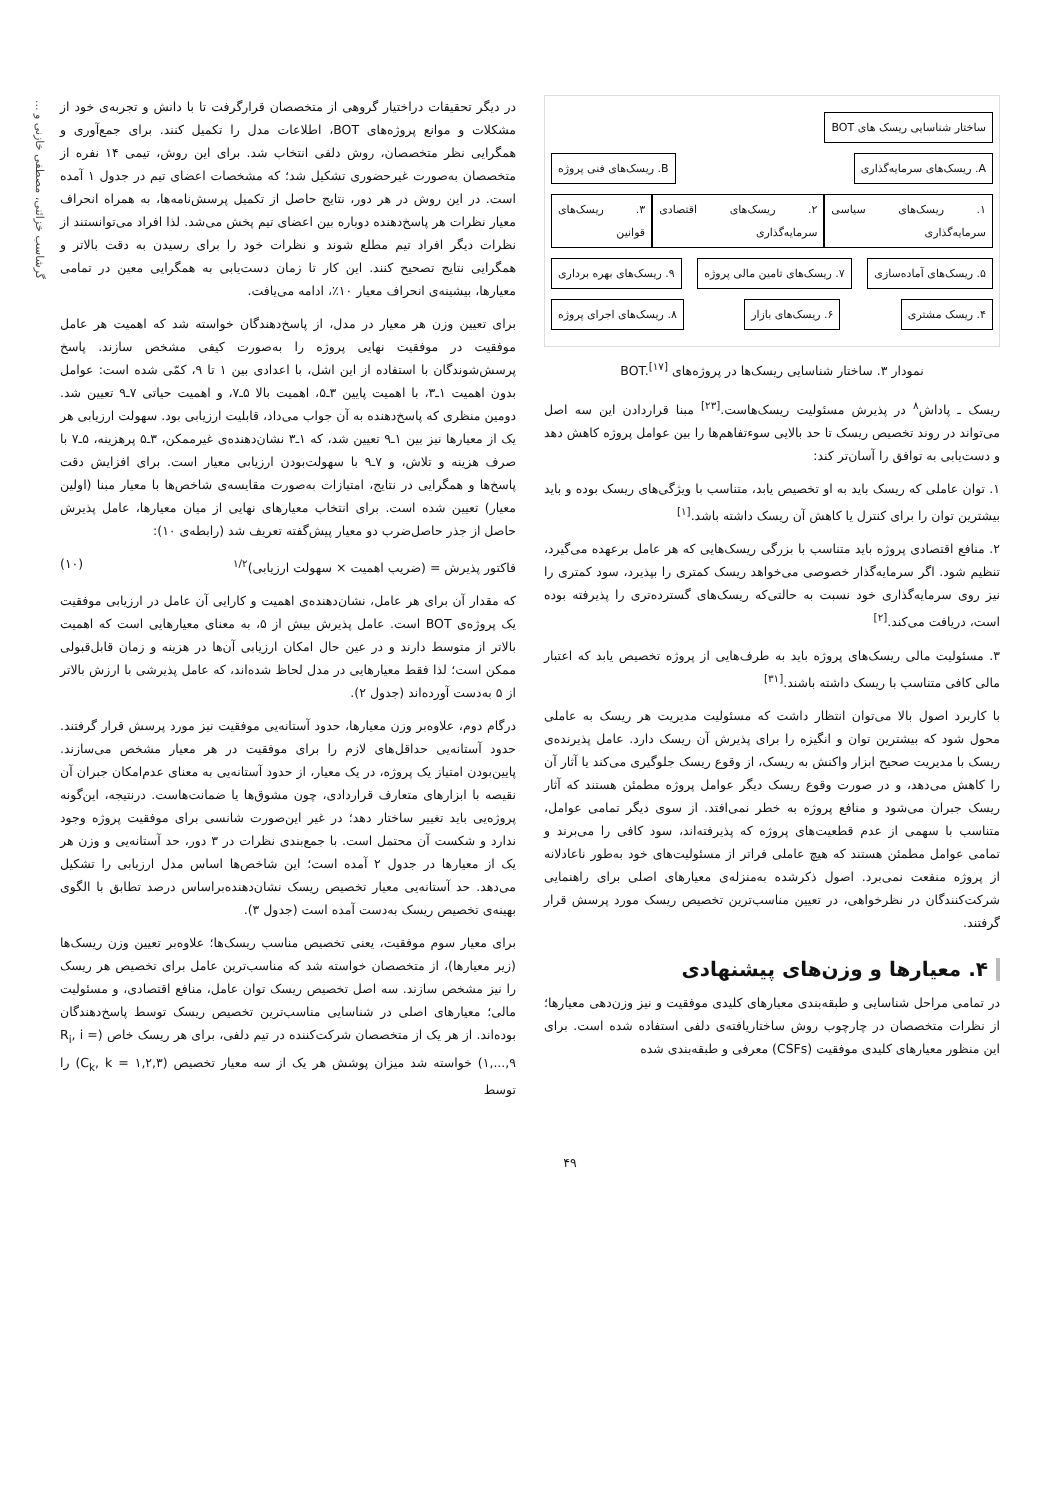گرشاسب خزائنی، مصطفی خازنی و ...
ساختار شناسایی ریسک های BOT
A. ریسک‌های سرمایه‌گذاری B. ریسک‌های فنی پروژه
۱. ریسک‌های سیاسی سرمایه‌گذاری ۲. ریسک‌های اقتصادی سرمایه‌گذاری ۳. ریسک‌های قوانین
۵. ریسک‌های آماده‌سازی ۷. ریسک‌های تامین مالی پروژه ۹. ریسک‌های بهره برداری
۴. ریسک مشتری ۶. ریسک‌های بازار ۸. ریسک‌های اجرای پروژه
نمودار ۳. ساختار شناسایی ریسک‌ها در پروژه‌های BOT.<sup>[۱۷]</sup>
ریسک ـ پاداش<sup>۸</sup> در پذیرش مسئولیت ریسک‌هاست.<sup>[۲۳]</sup> مبنا قراردادن این سه اصل می‌تواند در روند تخصیص ریسک تا حد بالایی سوءتفاهم‌ها را بین عوامل پروژه کاهش دهد و دست‌یابی به توافق را آسان‌تر کند:
۱. توان عاملی که ریسک باید به او تخصیص یابد، متناسب با ویژگی‌های ریسک بوده و باید بیشترین توان را برای کنترل یا کاهش آن ریسک داشته باشد.<sup>[۱]</sup>
۲. منافع اقتصادی پروژه باید متناسب با بزرگی ریسک‌هایی که هر عامل برعهده می‌گیرد، تنظیم شود. اگر سرمایه‌گذار خصوصی می‌خواهد ریسک کمتری را بپذیرد، سود کمتری را نیز روی سرمایه‌گذاری خود نسبت به حالتی‌که ریسک‌های گسترده‌تری را پذیرفته بوده است، دریافت می‌کند.<sup>[۲]</sup>
۳. مسئولیت مالی ریسک‌های پروژه باید به طرف‌هایی از پروژه تخصیص یابد که اعتبار مالی کافی متناسب با ریسک داشته باشند.<sup>[۳۱]</sup>
با کاربرد اصول بالا می‌توان انتظار داشت که مسئولیت مدیریت هر ریسک به عاملی محول شود که بیشترین توان و انگیزه را برای پذیرش آن ریسک دارد. عامل پذیرنده‌ی ریسک با مدیریت صحیح ابزار واکنش به ریسک، از وقوع ریسک جلوگیری می‌کند یا آثار آن را کاهش می‌دهد، و در صورت وقوع ریسک دیگر عوامل پروژه مطمئن هستند که آثار ریسک جبران می‌شود و منافع پروژه به خطر نمی‌افتد. از سوی دیگر تمامی عوامل، متناسب با سهمی از عدم قطعیت‌های پروژه که پذیرفته‌اند، سود کافی را می‌برند و تمامی عوامل مطمئن هستند که هیچ عاملی فراتر از مسئولیت‌های خود به‌طور ناعادلانه از پروژه منفعت نمی‌برد. اصول ذکرشده به‌منزله‌ی معیارهای اصلی برای راهنمایی شرکت‌کنندگان در نظرخواهی، در تعیین مناسب‌ترین تخصیص ریسک مورد پرسش قرار گرفتند.
۴. معیارها و وزن‌های پیشنهادی
در تمامی مراحل شناسایی و طبقه‌بندی معیارهای کلیدی موفقیت و نیز وزن‌دهی معیارها؛ از نظرات متخصصان در چارچوب روش ساختاریافته‌ی دلفی استفاده شده است. برای این منظور معیارهای کلیدی موفقیت (CSFs) معرفی و طبقه‌بندی شده
در دیگر تحقیقات دراختیار گروهی از متخصصان قرارگرفت تا با دانش و تجربه‌ی خود از مشکلات و موانع پروژه‌های BOT، اطلاعات مدل را تکمیل کنند. برای جمع‌آوری و همگرایی نظر متخصصان، روش دلفی انتخاب شد. برای این روش، تیمی ۱۴ نفره از متخصصان به‌صورت غیرحضوری تشکیل شد؛ که مشخصات اعضای تیم در جدول ۱ آمده است. در این روش در هر دور، نتایج حاصل از تکمیل پرسش‌نامه‌ها، به همراه انحراف معیار نظرات هر پاسخ‌دهنده دوباره بین اعضای تیم پخش می‌شد. لذا افراد می‌توانستند از نظرات دیگر افراد تیم مطلع شوند و نظرات خود را برای رسیدن به دقت بالاتر و همگرایی نتایج تصحیح کنند. این کار تا زمان دست‌یابی به همگرایی معین در تمامی معیارها، بیشینه‌ی انحراف معیار ۱۰٪، ادامه می‌یافت.
برای تعیین وزن هر معیار در مدل، از پاسخ‌دهندگان خواسته شد که اهمیت هر عامل موفقیت در موفقیت نهایی پروژه را به‌صورت کیفی مشخص سازند. پاسخ پرسش‌شوندگان با استفاده از این اشل، با اعدادی بین ۱ تا ۹، کمّی شده است: عوامل بدون اهمیت ۱ـ۳، با اهمیت پایین ۳ـ۵، اهمیت بالا ۵ـ۷، و اهمیت حیاتی ۷ـ۹ تعیین شد. دومین منظری که پاسخ‌دهنده به آن جواب می‌داد، قابلیت ارزیابی بود. سهولت ارزیابی هر یک از معیارها نیز بین ۱ـ۹ تعیین شد، که ۱ـ۳ نشان‌دهنده‌ی غیرممکن، ۳ـ۵ پرهزینه، ۵ـ۷ با صرف هزینه و تلاش، و ۷ـ۹ با سهولت‌بودن ارزیابی معیار است. برای افزایش دقت پاسخ‌ها و همگرایی در نتایج، امتیازات به‌صورت مقایسه‌ی شاخص‌ها با معیار مبنا (اولین معیار) تعیین شده است. برای انتخاب معیارهای نهایی از میان معیارها، عامل پذیرش حاصل از جذر حاصل‌ضرب دو معیار پیش‌گفته تعریف شد (رابطه‌ی ۱۰):
فاکتور پذیرش = (ضریب اهمیت × سهولت ارزیابی)<sup>۱/۲</sup> (۱۰)
که مقدار آن برای هر عامل، نشان‌دهنده‌ی اهمیت و کارایی آن عامل در ارزیابی موفقیت یک پروژه‌ی BOT است. عامل پذیرش بیش از ۵، به معنای معیارهایی است که اهمیت بالاتر از متوسط دارند و در عین حال امکان ارزیابی آن‌ها در هزینه و زمان قابل‌قبولی ممکن است؛ لذا فقط معیارهایی در مدل لحاظ شده‌اند، که عامل پذیرشی با ارزش بالاتر از ۵ به‌دست آورده‌اند (جدول ۲).
درگام دوم، علاوه‌بر وزن معیارها، حدود آستانه‌یی موفقیت نیز مورد پرسش قرار گرفتند. حدود آستانه‌یی حداقل‌های لازم را برای موفقیت در هر معیار مشخص می‌سازند. پایین‌بودن امتیاز یک پروژه، در یک معیار، از حدود آستانه‌یی به معنای عدم‌امکان جبران آن نقیصه با ابزارهای متعارف قراردادی، چون مشوق‌ها یا ضمانت‌هاست. درنتیجه، این‌گونه پروژه‌یی باید تغییر ساختار دهد؛ در غیر این‌صورت شانسی برای موفقیت پروژه وجود ندارد و شکست آن محتمل است. با جمع‌بندی نظرات در ۳ دور، حد آستانه‌یی و وزن هر یک از معیارها در جدول ۲ آمده است؛ این شاخص‌ها اساس مدل ارزیابی را تشکیل می‌دهد. حد آستانه‌یی معیار تخصیص ریسک نشان‌دهنده‌براساس درصد تطابق با الگوی بهینه‌ی تخصیص ریسک به‌دست آمده است (جدول ۳).
برای معیار سوم موفقیت، یعنی تخصیص مناسب ریسک‌ها؛ علاوه‌بر تعیین وزن ریسک‌ها (زیر معیارها)، از متخصصان خواسته شد که مناسب‌ترین عامل برای تخصیص هر ریسک را نیز مشخص سازند. سه اصل تخصیص ریسک توان عامل، منافع اقتصادی، و مسئولیت مالی؛ معیارهای اصلی در شناسایی مناسب‌ترین تخصیص ریسک توسط پاسخ‌دهندگان بوده‌اند. از هر یک از متخصصان شرکت‌کننده در تیم دلفی، برای هر ریسک خاص (R<sub>i</sub>, i = ۱,...,۹) خواسته شد میزان پوشش هر یک از سه معیار تخصیص (C<sub>k</sub>, k = ۱,۲,۳) را توسط
۴۹